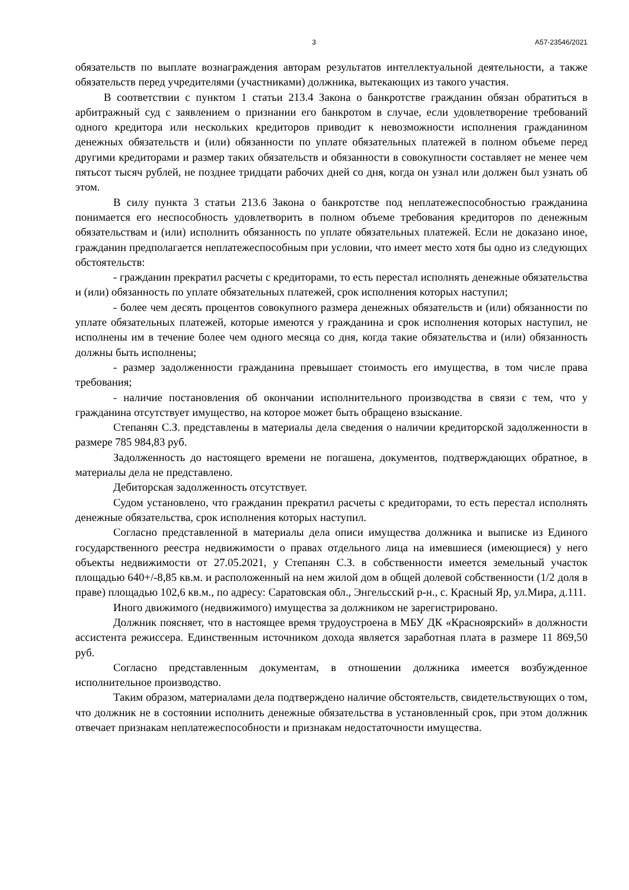3 А57-23546/2021
обязательств по выплате вознаграждения авторам результатов интеллектуальной деятельности, а также обязательств перед учредителями (участниками) должника, вытекающих из такого участия.
В соответствии с пунктом 1 статьи 213.4 Закона о банкротстве гражданин обязан обратиться в арбитражный суд с заявлением о признании его банкротом в случае, если удовлетворение требований одного кредитора или нескольких кредиторов приводит к невозможности исполнения гражданином денежных обязательств и (или) обязанности по уплате обязательных платежей в полном объеме перед другими кредиторами и размер таких обязательств и обязанности в совокупности составляет не менее чем пятьсот тысяч рублей, не позднее тридцати рабочих дней со дня, когда он узнал или должен был узнать об этом.
В силу пункта 3 статьи 213.6 Закона о банкротстве под неплатежеспособностью гражданина понимается его неспособность удовлетворить в полном объеме требования кредиторов по денежным обязательствам и (или) исполнить обязанность по уплате обязательных платежей. Если не доказано иное, гражданин предполагается неплатежеспособным при условии, что имеет место хотя бы одно из следующих обстоятельств:
- гражданин прекратил расчеты с кредиторами, то есть перестал исполнять денежные обязательства и (или) обязанность по уплате обязательных платежей, срок исполнения которых наступил;
- более чем десять процентов совокупного размера денежных обязательств и (или) обязанности по уплате обязательных платежей, которые имеются у гражданина и срок исполнения которых наступил, не исполнены им в течение более чем одного месяца со дня, когда такие обязательства и (или) обязанность должны быть исполнены;
- размер задолженности гражданина превышает стоимость его имущества, в том числе права требования;
- наличие постановления об окончании исполнительного производства в связи с тем, что у гражданина отсутствует имущество, на которое может быть обращено взыскание.
Степанян С.З. представлены в материалы дела сведения о наличии кредиторской задолженности в размере 785 984,83 руб.
Задолженность до настоящего времени не погашена, документов, подтверждающих обратное, в материалы дела не представлено.
Дебиторская задолженность отсутствует.
Судом установлено, что гражданин прекратил расчеты с кредиторами, то есть перестал исполнять денежные обязательства, срок исполнения которых наступил.
Согласно представленной в материалы дела описи имущества должника и выписке из Единого государственного реестра недвижимости о правах отдельного лица на имевшиеся (имеющиеся) у него объекты недвижимости от 27.05.2021, у Степанян С.З. в собственности имеется земельный участок площадью 640+/-8,85 кв.м. и расположенный на нем жилой дом в общей долевой собственности (1/2 доля в праве) площадью 102,6 кв.м., по адресу: Саратовская обл., Энгельсский р-н., с. Красный Яр, ул.Мира, д.111.
Иного движимого (недвижимого) имущества за должником не зарегистрировано.
Должник поясняет, что в настоящее время трудоустроена в МБУ ДК «Красноярский» в должности ассистента режиссера. Единственным источником дохода является заработная плата в размере 11 869,50 руб.
Согласно представленным документам, в отношении должника имеется возбужденное исполнительное производство.
Таким образом, материалами дела подтверждено наличие обстоятельств, свидетельствующих о том, что должник не в состоянии исполнить денежные обязательства в установленный срок, при этом должник отвечает признакам неплатежеспособности и признакам недостаточности имущества.